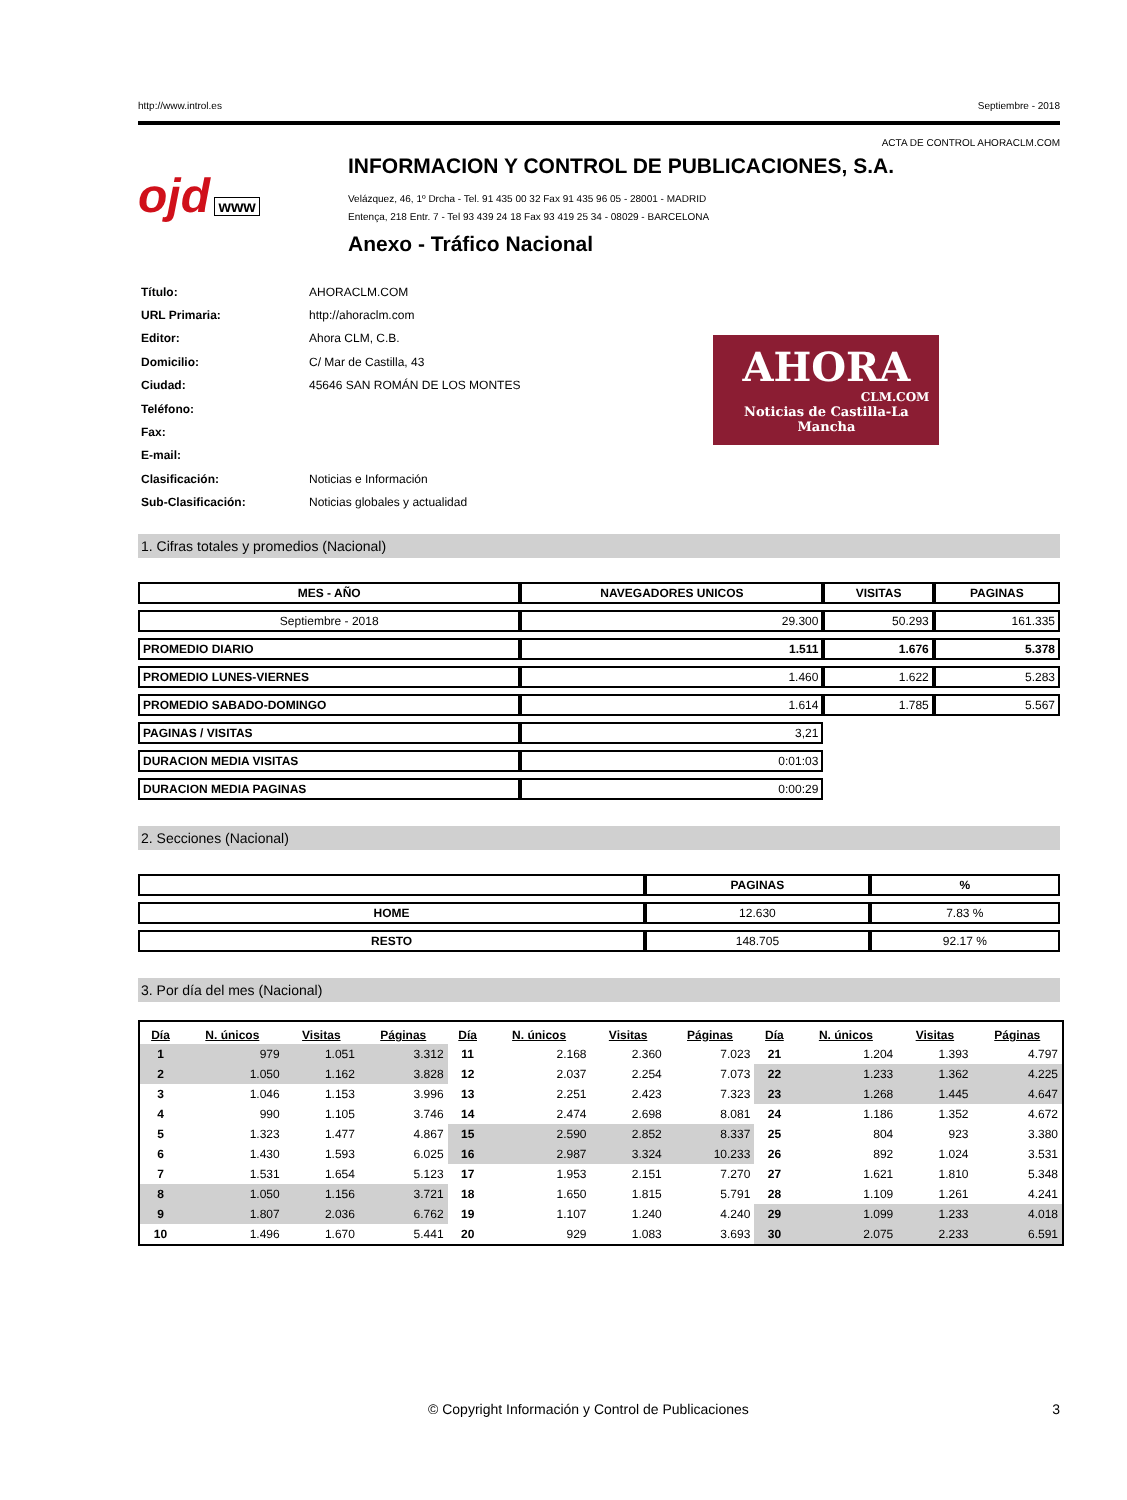http://www.introl.es Septiembre - 2018
ACTA DE CONTROL AHORACLM.COM
ojd www
INFORMACION Y CONTROL DE PUBLICACIONES, S.A.
Velázquez, 46, 1º Drcha - Tel. 91 435 00 32 Fax 91 435 96 05 - 28001 - MADRID
Entença, 218 Entr. 7 - Tel 93 439 24 18 Fax 93 419 25 34 - 08029 - BARCELONA
Anexo - Tráfico Nacional
| Título: | AHORACLM.COM |
| URL Primaria: | http://ahoraclm.com |
| Editor: | Ahora CLM, C.B. |
| Domicilio: | C/ Mar de Castilla, 43 |
| Ciudad: | 45646 SAN ROMÁN DE LOS MONTES |
| Teléfono: | |
| Fax: | |
| E-mail: | |
| Clasificación: | Noticias e Información |
| Sub-Clasificación: | Noticias globales y actualidad |
AHORA
CLM.COM
Noticias de Castilla-La Mancha
1. Cifras totales y promedios (Nacional)
| MES - AÑO | NAVEGADORES UNICOS | VISITAS | PAGINAS |
| --- | --- | --- | --- |
| Septiembre - 2018 | 29.300 | 50.293 | 161.335 |
| PROMEDIO DIARIO | 1.511 | 1.676 | 5.378 |
| PROMEDIO LUNES-VIERNES | 1.460 | 1.622 | 5.283 |
| PROMEDIO SABADO-DOMINGO | 1.614 | 1.785 | 5.567 |
| PAGINAS / VISITAS | 3,21 | | |
| DURACION MEDIA VISITAS | 0:01:03 | | |
| DURACION MEDIA PAGINAS | 0:00:29 | | |
2. Secciones (Nacional)
| | PAGINAS | % |
| --- | --- | --- |
| HOME | 12.630 | 7.83 % |
| RESTO | 148.705 | 92.17 % |
3. Por día del mes (Nacional)
| Día | N. únicos | Visitas | Páginas | Día | N. únicos | Visitas | Páginas | Día | N. únicos | Visitas | Páginas |
| --- | --- | --- | --- | --- | --- | --- | --- | --- | --- | --- | --- |
| 1 | 979 | 1.051 | 3.312 | 11 | 2.168 | 2.360 | 7.023 | 21 | 1.204 | 1.393 | 4.797 |
| 2 | 1.050 | 1.162 | 3.828 | 12 | 2.037 | 2.254 | 7.073 | 22 | 1.233 | 1.362 | 4.225 |
| 3 | 1.046 | 1.153 | 3.996 | 13 | 2.251 | 2.423 | 7.323 | 23 | 1.268 | 1.445 | 4.647 |
| 4 | 990 | 1.105 | 3.746 | 14 | 2.474 | 2.698 | 8.081 | 24 | 1.186 | 1.352 | 4.672 |
| 5 | 1.323 | 1.477 | 4.867 | 15 | 2.590 | 2.852 | 8.337 | 25 | 804 | 923 | 3.380 |
| 6 | 1.430 | 1.593 | 6.025 | 16 | 2.987 | 3.324 | 10.233 | 26 | 892 | 1.024 | 3.531 |
| 7 | 1.531 | 1.654 | 5.123 | 17 | 1.953 | 2.151 | 7.270 | 27 | 1.621 | 1.810 | 5.348 |
| 8 | 1.050 | 1.156 | 3.721 | 18 | 1.650 | 1.815 | 5.791 | 28 | 1.109 | 1.261 | 4.241 |
| 9 | 1.807 | 2.036 | 6.762 | 19 | 1.107 | 1.240 | 4.240 | 29 | 1.099 | 1.233 | 4.018 |
| 10 | 1.496 | 1.670 | 5.441 | 20 | 929 | 1.083 | 3.693 | 30 | 2.075 | 2.233 | 6.591 |
© Copyright Información y Control de Publicaciones 3